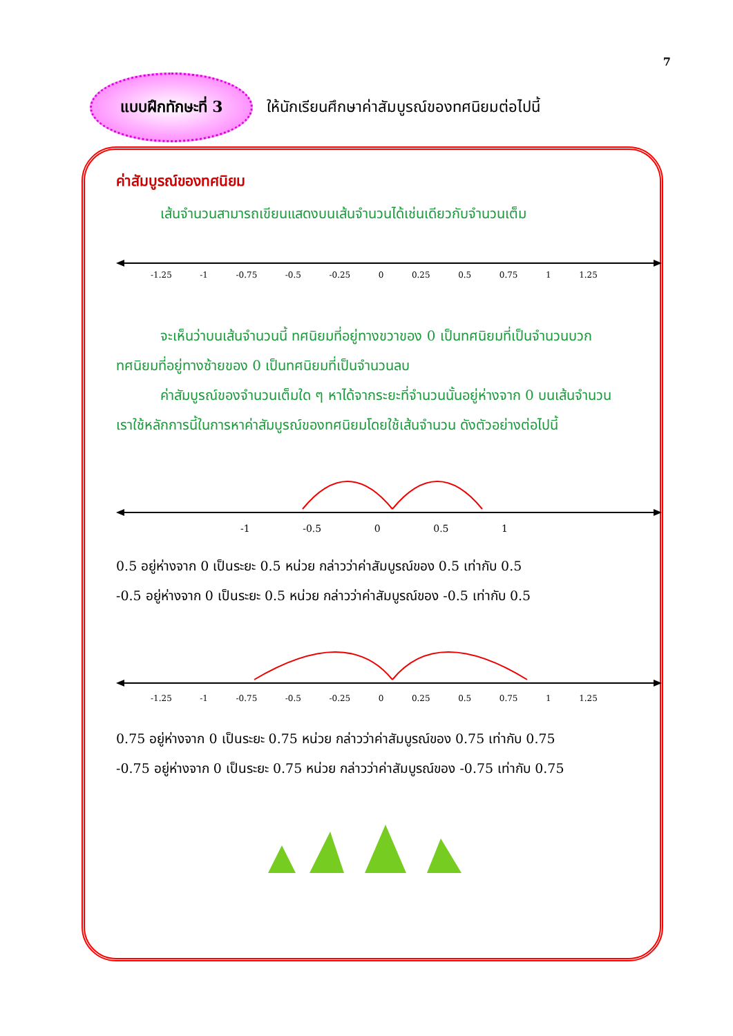7
แบบฝึกทักษะที่ 3
ให้นักเรียนศึกษาค่าสัมบูรณ์ของทศนิยมต่อไปนี้
ค่าสัมบูรณ์ของทศนิยม
เส้นจำนวนสามารถเขียนแสดงบนเส้นจำนวนได้เช่นเดียวกับจำนวนเต็ม
-1.25 -1 -0.75 -0.5 -0.25 0 0.25 0.5 0.75 1 1.25
จะเห็นว่าบนเส้นจำนวนนี้ ทศนิยมที่อยู่ทางขวาของ 0 เป็นทศนิยมที่เป็นจำนวนบวก ทศนิยมที่อยู่ทางซ้ายของ 0 เป็นทศนิยมที่เป็นจำนวนลบ
ค่าสัมบูรณ์ของจำนวนเต็มใด ๆ หาได้จากระยะที่จำนวนนั้นอยู่ห่างจาก 0 บนเส้นจำนวน เราใช้หลักการนี้ในการหาค่าสัมบูรณ์ของทศนิยมโดยใช้เส้นจำนวน ดังตัวอย่างต่อไปนี้
-1 -0.5 0 0.5 1
0.5 อยู่ห่างจาก 0 เป็นระยะ 0.5 หน่วย กล่าวว่าค่าสัมบูรณ์ของ 0.5 เท่ากับ 0.5
-0.5 อยู่ห่างจาก 0 เป็นระยะ 0.5 หน่วย กล่าวว่าค่าสัมบูรณ์ของ -0.5 เท่ากับ 0.5
-1.25 -1 -0.75 -0.5 -0.25 0 0.25 0.5 0.75 1 1.25
0.75 อยู่ห่างจาก 0 เป็นระยะ 0.75 หน่วย กล่าวว่าค่าสัมบูรณ์ของ 0.75 เท่ากับ 0.75
-0.75 อยู่ห่างจาก 0 เป็นระยะ 0.75 หน่วย กล่าวว่าค่าสัมบูรณ์ของ -0.75 เท่ากับ 0.75